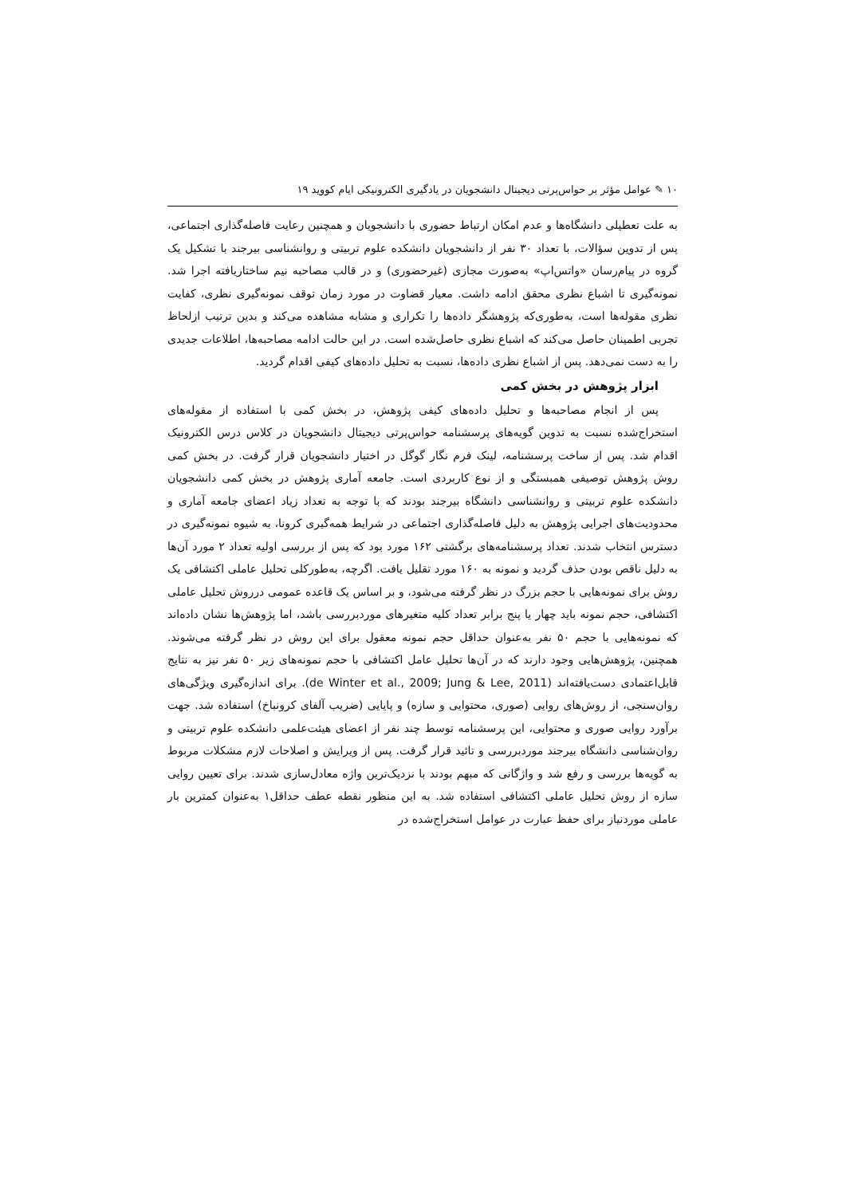۱۰ ✎ عوامل مؤثر بر حواس‌پرتی دیجیتال دانشجویان در یادگیری الکترونیکی ایام کووید ۱۹
به علت تعطیلی دانشگاه‌ها و عدم امکان ارتباط حضوری با دانشجویان و همچنین رعایت فاصله‌گذاری اجتماعی، پس از تدوین سؤالات، با تعداد ۳۰ نفر از دانشجویان دانشکده علوم تربیتی و روانشناسی بیرجند با تشکیل یک گروه در پیام‌رسان «واتس‌اپ» به‌صورت مجازی (غیرحضوری) و در قالب مصاحبه نیم ساختاریافته اجرا شد. نمونه‌گیری تا اشباع نظری محقق ادامه داشت. معیار قضاوت در مورد زمان توقف نمونه‌گیری نظری، کفایت نظری مقوله‌ها است، به‌طوری‌که پژوهشگر داده‌ها را تکراری و مشابه مشاهده می‌کند و بدین ترتیب ازلحاظ تجربی اطمینان حاصل می‌کند که اشباع نظری حاصل‌شده است. در این حالت ادامه مصاحبه‌ها، اطلاعات جدیدی را به دست نمی‌دهد. پس از اشباع نظری داده‌ها، نسبت به تحلیل داده‌های کیفی اقدام گردید.
ابزار پژوهش در بخش کمی
پس از انجام مصاحبه‌ها و تحلیل داده‌های کیفی پژوهش، در بخش کمی با استفاده از مقوله‌های استخراج‌شده نسبت به تدوین گویه‌های پرسشنامه حواس‌پرتی دیجیتال دانشجویان در کلاس درس الکترونیک اقدام شد. پس از ساخت پرسشنامه، لینک فرم نگار گوگل در اختیار دانشجویان قرار گرفت. در بخش کمی روش پژوهش توصیفی همبستگی و از نوع کاربردی است. جامعه آماری پژوهش در بخش کمی دانشجویان دانشکده علوم تربیتی و روانشناسی دانشگاه بیرجند بودند که با توجه به تعداد زیاد اعضای جامعه آماری و محدودیت‌های اجرایی پژوهش به دلیل فاصله‌گذاری اجتماعی در شرایط همه‌گیری کرونا، به شیوه نمونه‌گیری در دسترس انتخاب شدند. تعداد پرسشنامه‌های برگشتی ۱۶۲ مورد بود که پس از بررسی اولیه تعداد ۲ مورد آن‌ها به دلیل ناقص بودن حذف گردید و نمونه به ۱۶۰ مورد تقلیل یافت. اگرچه، به‌طورکلی تحلیل عاملی اکتشافی یک روش برای نمونه‌هایی با حجم بزرگ در نظر گرفته می‌شود، و بر اساس یک قاعده عمومی درروش تحلیل عاملی اکتشافی، حجم نمونه باید چهار یا پنج برابر تعداد کلیه متغیرهای موردبررسی باشد، اما پژوهش‌ها نشان داده‌اند که نمونه‌هایی با حجم ۵۰ نفر به‌عنوان حداقل حجم نمونه معقول برای این روش در نظر گرفته می‌شوند. همچنین، پژوهش‌هایی وجود دارند که در آن‌ها تحلیل عامل اکتشافی با حجم نمونه‌های زیر ۵۰ نفر نیز به نتایج قابل‌اعتمادی دست‌یافته‌اند (de Winter et al., 2009; Jung & Lee, 2011). برای اندازه‌گیری ویژگی‌های روان‌سنجی، از روش‌های روایی (صوری، محتوایی و سازه) و پایایی (ضریب آلفای کرونباخ) استفاده شد. جهت برآورد روایی صوری و محتوایی، این پرسشنامه توسط چند نفر از اعضای هیئت‌علمی دانشکده علوم تربیتی و روان‌شناسی دانشگاه بیرجند موردبررسی و تائید قرار گرفت. پس از ویرایش و اصلاحات لازم مشکلات مربوط به گویه‌ها بررسی و رفع شد و واژگانی که مبهم بودند با نزدیک‌ترین واژه معادل‌سازی شدند. برای تعیین روایی سازه از روش تحلیل عاملی اکتشافی استفاده شد. به این منظور نقطه عطف حداقل۱ به‌عنوان کمترین بار عاملی موردنیاز برای حفظ عبارت در عوامل استخراج‌شده در